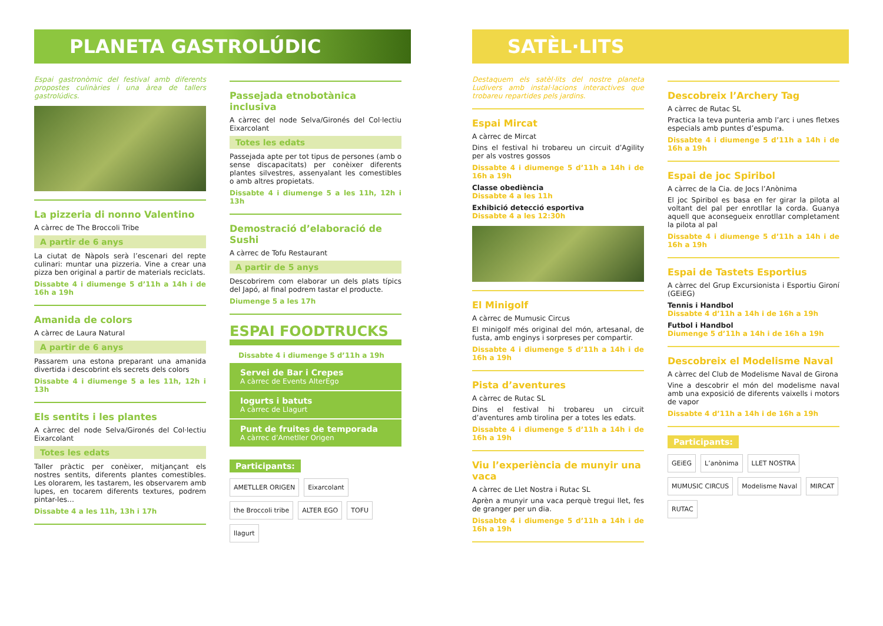PLANETA GASTROLÚDIC
Espai gastronòmic del festival amb diferents propostes culinàries i una àrea de tallers gastrolúdics.
La pizzeria di nonno Valentino
A càrrec de The Broccoli Tribe
A partir de 6 anys
La ciutat de Nàpols serà l’escenari del repte culinari: muntar una pizzeria. Vine a crear una pizza ben original a partir de materials reciclats.
Dissabte 4 i diumenge 5 d’11h a 14h i de 16h a 19h
Amanida de colors
A càrrec de Laura Natural
A partir de 6 anys
Passarem una estona preparant una amanida divertida i descobrint els secrets dels colors
Dissabte 4 i diumenge 5 a les 11h, 12h i 13h
Els sentits i les plantes
A càrrec del node Selva/Gironés del Col·lectiu Eixarcolant
Totes les edats
Taller pràctic per conèixer, mitjançant els nostres sentits, diferents plantes comestibles. Les olorarem, les tastarem, les observarem amb lupes, en tocarem diferents textures, podrem pintar-les…
Dissabte 4 a les 11h, 13h i 17h
Passejada etnobotànica inclusiva
A càrrec del node Selva/Gironés del Col·lectiu Eixarcolant
Totes les edats
Passejada apte per tot tipus de persones (amb o sense discapacitats) per conèixer diferents plantes silvestres, assenyalant les comestibles o amb altres propietats.
Dissabte 4 i diumenge 5 a les 11h, 12h i 13h
Demostració d’elaboració de Sushi
A càrrec de Tofu Restaurant
A partir de 5 anys
Descobrirem com elaborar un dels plats típics del Japó, al final podrem tastar el producte.
Diumenge 5 a les 17h
ESPAI FOODTRUCKS
Dissabte 4 i diumenge 5 d’11h a 19h
Servei de Bar i Crepes
A càrrec de Events AlterEgo
Iogurts i batuts
A càrrec de Llagurt
Punt de fruites de temporada
A càrrec d’Ametller Origen
Participants:
AMETLLER ORIGEN Eixarcolant the Broccoli tribe ALTER EGO TOFU llagurt
SATÈL·LITS
Destaquem els satèl·lits del nostre planeta Ludivers amb instal·lacions interactives que trobareu repartides pels jardins.
Espai Mircat
A càrrec de Mircat
Dins el festival hi trobareu un circuit d’Agility per als vostres gossos
Dissabte 4 i diumenge 5 d’11h a 14h i de 16h a 19h
Classe obediència
Dissabte 4 a les 11h
Exhibició detecció esportiva
Dissabte 4 a les 12:30h
El Minigolf
A càrrec de Mumusic Circus
El minigolf més original del món, artesanal, de fusta, amb enginys i sorpreses per compartir.
Dissabte 4 i diumenge 5 d’11h a 14h i de 16h a 19h
Pista d’aventures
A càrrec de Rutac SL
Dins el festival hi trobareu un circuit d’aventures amb tirolina per a totes les edats.
Dissabte 4 i diumenge 5 d’11h a 14h i de 16h a 19h
Viu l’experiència de munyir una vaca
A càrrec de Llet Nostra i Rutac SL
Aprèn a munyir una vaca perquè tregui llet, fes de granger per un dia.
Dissabte 4 i diumenge 5 d’11h a 14h i de 16h a 19h
Descobreix l’Archery Tag
A càrrec de Rutac SL
Practica la teva punteria amb l’arc i unes fletxes especials amb puntes d’espuma.
Dissabte 4 i diumenge 5 d’11h a 14h i de 16h a 19h
Espai de joc Spiribol
A càrrec de la Cia. de Jocs l’Anònima
El joc Spiribol es basa en fer girar la pilota al voltant del pal per enrotllar la corda. Guanya aquell que aconsegueix enrotllar completament la pilota al pal
Dissabte 4 i diumenge 5 d’11h a 14h i de 16h a 19h
Espai de Tastets Esportius
A càrrec del Grup Excursionista i Esportiu Gironí (GEiEG)
Tennis i Handbol
Dissabte 4 d’11h a 14h i de 16h a 19h
Futbol i Handbol
Diumenge 5 d’11h a 14h i de 16h a 19h
Descobreix el Modelisme Naval
A càrrec del Club de Modelisme Naval de Girona
Vine a descobrir el món del modelisme naval amb una exposició de diferents vaixells i motors de vapor
Dissabte 4 d’11h a 14h i de 16h a 19h
Participants:
GEiEG L’anònima LLET NOSTRA MUMUSIC CIRCUS Modelisme Naval MIRCAT RUTAC